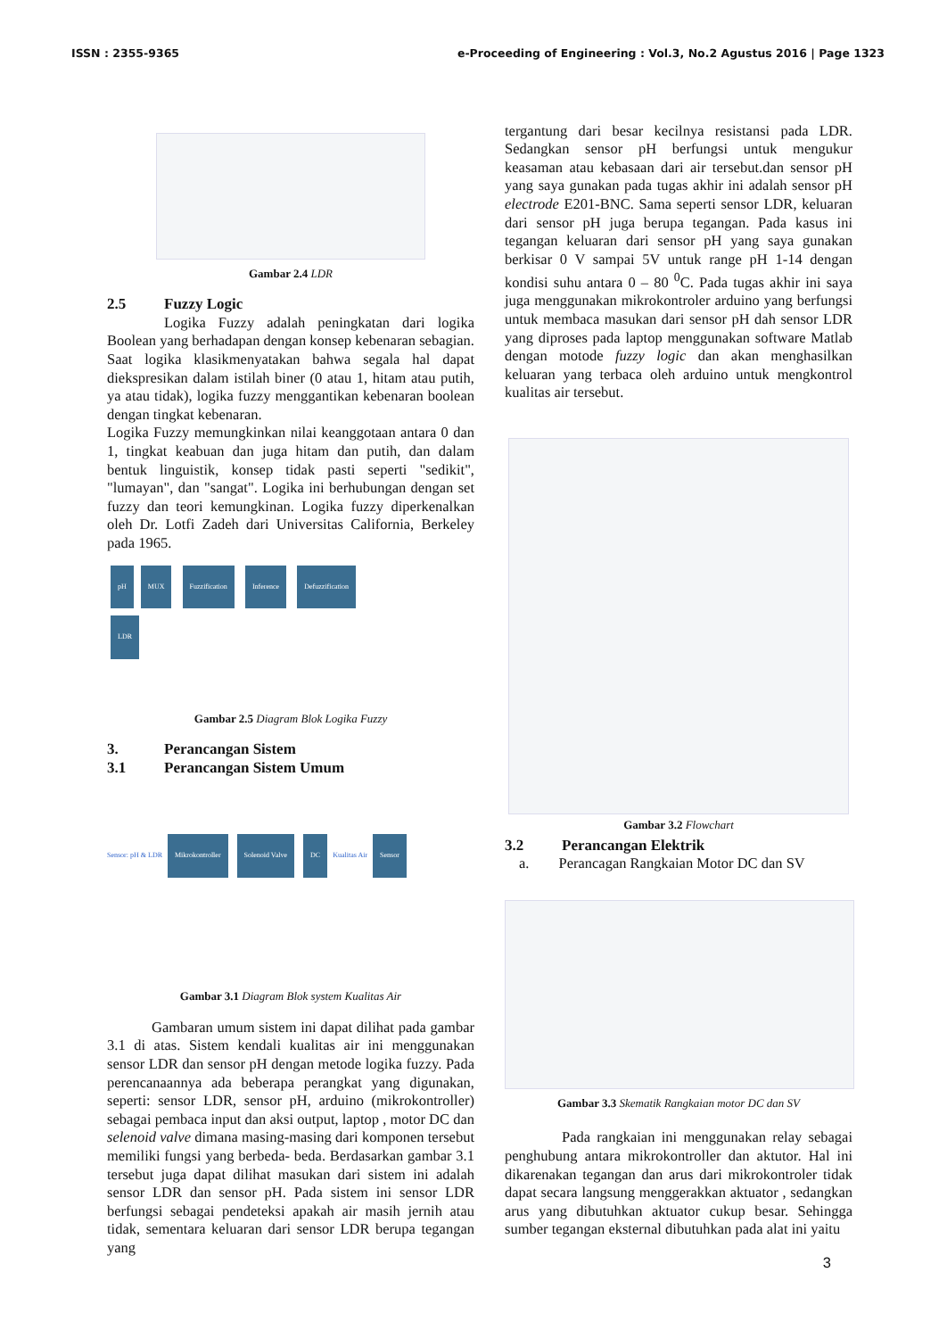ISSN : 2355-9365 e-Proceeding of Engineering : Vol.3, No.2 Agustus 2016 | Page 1323
Gambar 2.4 LDR
2.5 Fuzzy Logic
Logika Fuzzy adalah peningkatan dari logika Boolean yang berhadapan dengan konsep kebenaran sebagian. Saat logika klasikmenyatakan bahwa segala hal dapat diekspresikan dalam istilah biner (0 atau 1, hitam atau putih, ya atau tidak), logika fuzzy menggantikan kebenaran boolean dengan tingkat kebenaran.
Logika Fuzzy memungkinkan nilai keanggotaan antara 0 dan 1, tingkat keabuan dan juga hitam dan putih, dan dalam bentuk linguistik, konsep tidak pasti seperti "sedikit", "lumayan", dan "sangat". Logika ini berhubungan dengan set fuzzy dan teori kemungkinan. Logika fuzzy diperkenalkan oleh Dr. Lotfi Zadeh dari Universitas California, Berkeley pada 1965.
pH MUX Fuzzification Inference Defuzzification
LDR
Gambar 2.5 Diagram Blok Logika Fuzzy
3. Perancangan Sistem
3.1 Perancangan Sistem Umum
Sensor: pH & LDR Mikrokontroller Solenoid Valve DC Kualitas Air Sensor
Gambar 3.1 Diagram Blok system Kualitas Air
Gambaran umum sistem ini dapat dilihat pada gambar 3.1 di atas. Sistem kendali kualitas air ini menggunakan sensor LDR dan sensor pH dengan metode logika fuzzy. Pada perencanaannya ada beberapa perangkat yang digunakan, seperti: sensor LDR, sensor pH, arduino (mikrokontroller) sebagai pembaca input dan aksi output, laptop , motor DC dan selenoid valve dimana masing-masing dari komponen tersebut memiliki fungsi yang berbeda- beda. Berdasarkan gambar 3.1 tersebut juga dapat dilihat masukan dari sistem ini adalah sensor LDR dan sensor pH. Pada sistem ini sensor LDR berfungsi sebagai pendeteksi apakah air masih jernih atau tidak, sementara keluaran dari sensor LDR berupa tegangan yang
tergantung dari besar kecilnya resistansi pada LDR. Sedangkan sensor pH berfungsi untuk mengukur keasaman atau kebasaan dari air tersebut.dan sensor pH yang saya gunakan pada tugas akhir ini adalah sensor pH electrode E201-BNC. Sama seperti sensor LDR, keluaran dari sensor pH juga berupa tegangan. Pada kasus ini tegangan keluaran dari sensor pH yang saya gunakan berkisar 0 V sampai 5V untuk range pH 1-14 dengan kondisi suhu antara 0 – 80 <sup>0</sup>C. Pada tugas akhir ini saya juga menggunakan mikrokontroler arduino yang berfungsi untuk membaca masukan dari sensor pH dah sensor LDR yang diproses pada laptop menggunakan software Matlab dengan motode fuzzy logic dan akan menghasilkan keluaran yang terbaca oleh arduino untuk mengkontrol kualitas air tersebut.
Gambar 3.2 Flowchart
3.2 Perancangan Elektrik
a. Perancagan Rangkaian Motor DC dan SV
Gambar 3.3 Skematik Rangkaian motor DC dan SV
Pada rangkaian ini menggunakan relay sebagai penghubung antara mikrokontroller dan aktutor. Hal ini dikarenakan tegangan dan arus dari mikrokontroler tidak dapat secara langsung menggerakkan aktuator , sedangkan arus yang dibutuhkan aktuator cukup besar. Sehingga sumber tegangan eksternal dibutuhkan pada alat ini yaitu
3